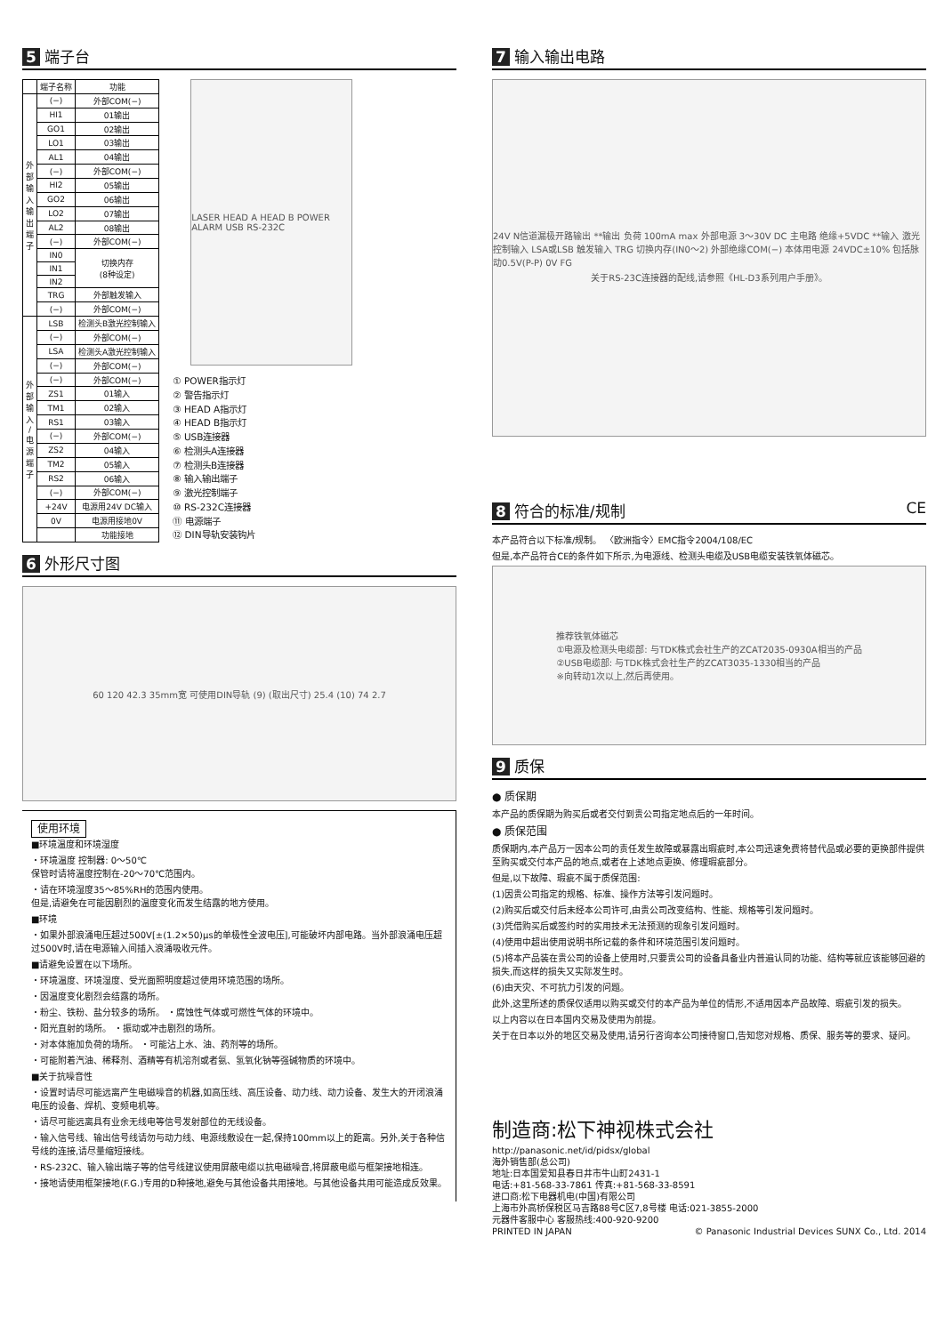5 端子台
| | 端子名称 | 功能 |
| --- | --- | --- |
| 外 部 输 入 输 出 端 子 | (−) | 外部COM(−) |
| | HI1 | 01输出 |
| | GO1 | 02输出 |
| | LO1 | 03输出 |
| | AL1 | 04输出 |
| | (−) | 外部COM(−) |
| | HI2 | 05输出 |
| | GO2 | 06输出 |
| | LO2 | 07输出 |
| | AL2 | 08输出 |
| | (−) | 外部COM(−) |
| | IN0 | 切换内存 (8种设定) |
| | IN1 | |
| | IN2 | |
| | TRG | 外部触发输入 |
| | (−) | 外部COM(−) |
| 外 部 输 入 / 电 源 端 子 | LSB | 检测头B激光控制输入 |
| | (−) | 外部COM(−) |
| | LSA | 检测头A激光控制输入 |
| | (−) | 外部COM(−) |
| | (−) | 外部COM(−) |
| | ZS1 | 01输入 |
| | TM1 | 02输入 |
| | RS1 | 03输入 |
| | (−) | 外部COM(−) |
| | ZS2 | 04输入 |
| | TM2 | 05输入 |
| | RS2 | 06输入 |
| | (−) | 外部COM(−) |
| | +24V | 电源用24V DC输入 |
| | 0V | 电源用接地0V |
| | | 功能接地 |
LASER HEAD A HEAD B POWER ALARM USB RS-232C
① POWER指示灯
② 警告指示灯
③ HEAD A指示灯
④ HEAD B指示灯
⑤ USB连接器
⑥ 检测头A连接器
⑦ 检测头B连接器
⑧ 输入输出端子
⑨ 激光控制端子
⑩ RS-232C连接器
⑪ 电源端子
⑫ DIN导轨安装钩片
6 外形尺寸图
60 120 42.3 35mm宽 可使用DIN导轨 (9) (取出尺寸) 25.4 (10) 74 2.7
使用环境
■环境温度和环境湿度
・环境温度 控制器: 0～50℃
保管时请将温度控制在-20～70℃范围内。
・请在环境湿度35～85%RH的范围内使用。
但是,请避免在可能因剧烈的温度变化而发生结露的地方使用。
■环境
・如果外部浪涌电压超过500V[±(1.2×50)μs的单极性全波电压],可能破坏内部电路。当外部浪涌电压超过500V时,请在电源输入间插入浪涌吸收元件。
■请避免设置在以下场所。
・环境温度、环境湿度、受光面照明度超过使用环境范围的场所。
・因温度变化剧烈会结露的场所。
・粉尘、铁粉、盐分较多的场所。 ・腐蚀性气体或可燃性气体的环境中。
・阳光直射的场所。 ・振动或冲击剧烈的场所。
・对本体施加负荷的场所。 ・可能沾上水、油、药剂等的场所。
・可能附着汽油、稀释剂、酒精等有机溶剂或者氨、氢氧化钠等强碱物质的环境中。
■关于抗噪音性
・设置时请尽可能远离产生电磁噪音的机器,如高压线、高压设备、动力线、动力设备、发生大的开闭浪涌电压的设备、焊机、变频电机等。
・请尽可能远离具有业余无线电等信号发射部位的无线设备。
・输入信号线、输出信号线请勿与动力线、电源线敷设在一起,保持100mm以上的距离。另外,关于各种信号线的连接,请尽量缩短接线。
・RS-232C、输入输出端子等的信号线建议使用屏蔽电缆以抗电磁噪音,将屏蔽电缆与框架接地相连。
・接地请使用框架接地(F.G.)专用的D种接地,避免与其他设备共用接地。与其他设备共用可能造成反效果。
7 输入输出电路
24V N信道漏极开路输出 **输出 负荷 100mA max 外部电源 3～30V DC 主电路 绝缘+5VDC **输入 激光控制输入 LSA或LSB 触发输入 TRG 切换内存(IN0～2) 外部绝缘COM(−) 本体用电源 24VDC±10% 包括脉动0.5V(P-P) 0V FG
关于RS-23C连接器的配线,请参照《HL-D3系列用户手册》。
8 符合的标准/规制 CE
本产品符合以下标准/规制。 〈欧洲指令〉EMC指令2004/108/EC
但是,本产品符合CE的条件如下所示,为电源线、检测头电缆及USB电缆安装铁氧体磁芯。
推荐铁氧体磁芯
①电源及检测头电缆部: 与TDK株式会社生产的ZCAT2035-0930A相当的产品
②USB电缆部: 与TDK株式会社生产的ZCAT3035-1330相当的产品
※向转动1次以上,然后再使用。
9 质保
● 质保期
本产品的质保期为购买后或者交付到贵公司指定地点后的一年时间。
● 质保范围
质保期内,本产品万一因本公司的责任发生故障或暴露出瑕疵时,本公司迅速免费将替代品或必要的更换部件提供至购买或交付本产品的地点,或者在上述地点更换、修理瑕疵部分。
但是,以下故障、瑕疵不属于质保范围:
(1)因贵公司指定的规格、标准、操作方法等引发问题时。
(2)购买后或交付后未经本公司许可,由贵公司改变结构、性能、规格等引发问题时。
(3)凭借购买后或签约时的实用技术无法预测的现象引发问题时。
(4)使用中超出使用说明书所记载的条件和环境范围引发问题时。
(5)将本产品装在贵公司的设备上使用时,只要贵公司的设备具备业内普遍认同的功能、结构等就应该能够回避的损失,而这样的损失又实际发生时。
(6)由天灾、不可抗力引发的问题。
此外,这里所述的质保仅适用以购买或交付的本产品为单位的情形,不适用因本产品故障、瑕疵引发的损失。
以上内容以在日本国内交易及使用为前提。
关于在日本以外的地区交易及使用,请另行咨询本公司接待窗口,告知您对规格、质保、服务等的要求、疑问。
制造商:松下神视株式会社
http://panasonic.net/id/pidsx/global
海外销售部(总公司)
地址:日本国爱知县春日井市牛山町2431-1
电话:+81-568-33-7861 传真:+81-568-33-8591
进口商:松下电器机电(中国)有限公司
上海市外高桥保税区马吉路88号C区7,8号楼 电话:021-3855-2000
元器件客服中心 客服热线:400-920-9200
PRINTED IN JAPAN © Panasonic Industrial Devices SUNX Co., Ltd. 2014